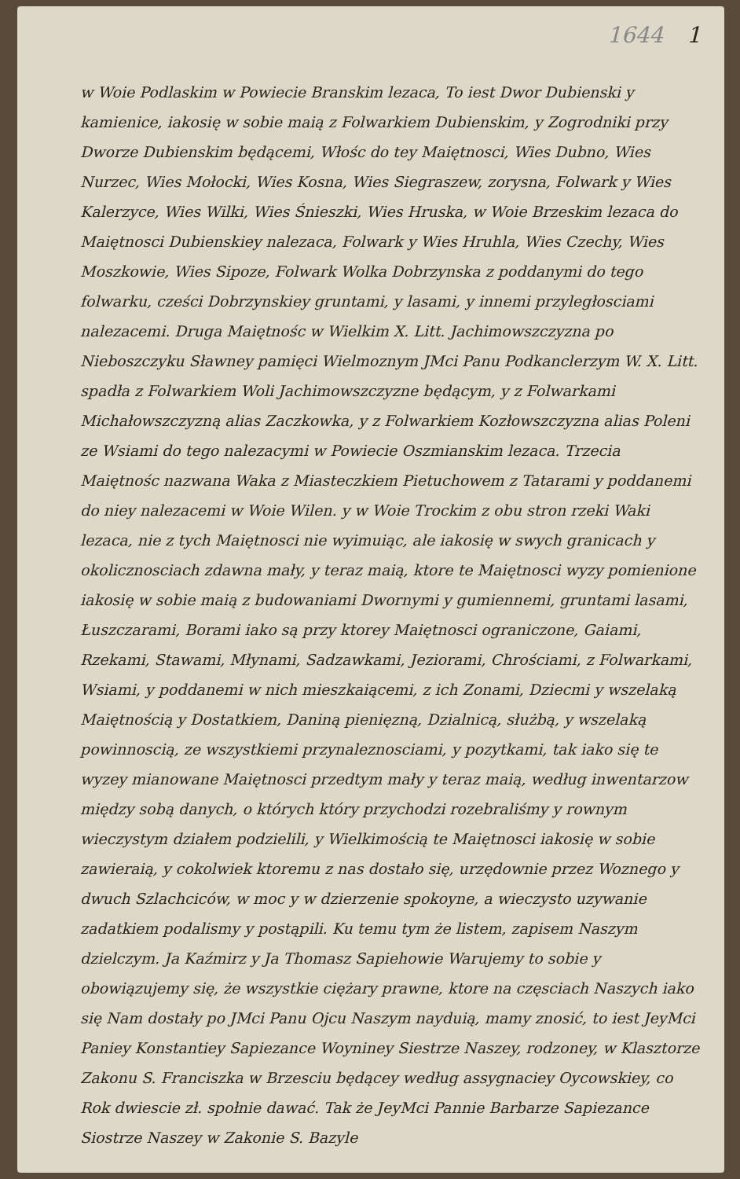1644 1
w Woie Podlaskim w Powiecie Branskim lezaca, To iest Dwor Dubienski y kamienice, iakosię w sobie maią z Folwarkiem Dubienskim, y Zogrodniki przy Dworze Dubienskim będącemi, Włośc do tey Maiętnosci, Wies Dubno, Wies Nurzec, Wies Mołocki, Wies Kosna, Wies Siegraszew, zorysna, Folwark y Wies Kalerzyce, Wies Wilki, Wies Śnieszki, Wies Hruska, w Woie Brzeskim lezaca do Maiętnosci Dubienskiey nalezaca, Folwark y Wies Hruhla, Wies Czechy, Wies Moszkowie, Wies Sipoze, Folwark Wolka Dobrzynska z poddanymi do tego folwarku, cześci Dobrzynskiey gruntami, y lasami, y innemi przyległosciami nalezacemi. Druga Maiętnośc w Wielkim X. Litt. Jachimowszczyzna po Nieboszczyku Sławney pamięci Wielmoznym JMci Panu Podkanclerzym W. X. Litt. spadła z Folwarkiem Woli Jachimowszczyzne będącym, y z Folwarkami Michałowszczyzną alias Zaczkowka, y z Folwarkiem Kozłowszczyzna alias Poleni ze Wsiami do tego nalezacymi w Powiecie Oszmianskim lezaca. Trzecia Maiętnośc nazwana Waka z Miasteczkiem Pietuchowem z Tatarami y poddanemi do niey nalezacemi w Woie Wilen. y w Woie Trockim z obu stron rzeki Waki lezaca, nie z tych Maiętnosci nie wyimuiąc, ale iakosię w swych granicach y okolicznosciach zdawna mały, y teraz maią, ktore te Maiętnosci wyzy pomienione iakosię w sobie maią z budowaniami Dwornymi y gumiennemi, gruntami lasami, Łuszczarami, Borami iako są przy ktorey Maiętnosci ograniczone, Gaiami, Rzekami, Stawami, Młynami, Sadzawkami, Jeziorami, Chrościami, z Folwarkami, Wsiami, y poddanemi w nich mieszkaiącemi, z ich Zonami, Dziecmi y wszelaką Maiętnością y Dostatkiem, Daniną pienięzną, Dzialnicą, służbą, y wszelaką powinnoscią, ze wszystkiemi przynaleznosciami, y pozytkami, tak iako się te wyzey mianowane Maiętnosci przedtym mały y teraz maią, według inwentarzow między sobą danych, o których który przychodzi rozebraliśmy y rownym wieczystym działem podzielili, y Wielkimością te Maiętnosci iakosię w sobie zawieraią, y cokolwiek ktoremu z nas dostało się, urzędownie przez Woznego y dwuch Szlachciców, w moc y w dzierzenie spokoyne, a wieczysto uzywanie zadatkiem podalismy y postąpili. Ku temu tym że listem, zapisem Naszym dzielczym. Ja Kaźmirz y Ja Thomasz Sapiehowie Warujemy to sobie y obowiązujemy się, że wszystkie ciężary prawne, ktore na częsciach Naszych iako się Nam dostały po JMci Panu Ojcu Naszym nayduią, mamy znosić, to iest JeyMci Paniey Konstantiey Sapiezance Woyniney Siestrze Naszey, rodzoney, w Klasztorze Zakonu S. Franciszka w Brzesciu będącey według assygnaciey Oycowskiey, co Rok dwiescie zł. społnie dawać. Tak że JeyMci Pannie Barbarze Sapiezance Siostrze Naszey w Zakonie S. Bazyle